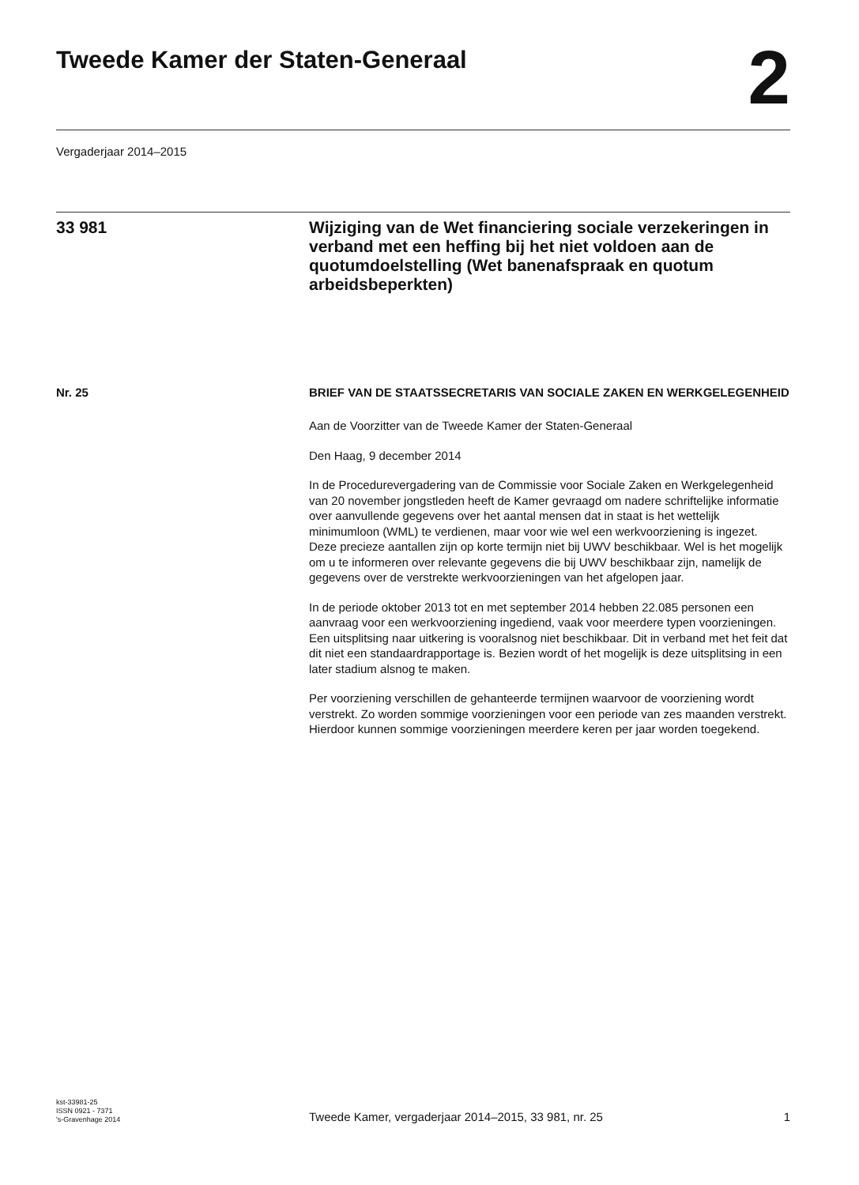Tweede Kamer der Staten-Generaal
2
Vergaderjaar 2014–2015
33 981 Wijziging van de Wet financiering sociale verzekeringen in verband met een heffing bij het niet voldoen aan de quotumdoelstelling (Wet banenafspraak en quotum arbeidsbeperkten)
Nr. 25
BRIEF VAN DE STAATSSECRETARIS VAN SOCIALE ZAKEN EN WERKGELEGENHEID
Aan de Voorzitter van de Tweede Kamer der Staten-Generaal
Den Haag, 9 december 2014
In de Procedurevergadering van de Commissie voor Sociale Zaken en Werkgelegenheid van 20 november jongstleden heeft de Kamer gevraagd om nadere schriftelijke informatie over aanvullende gegevens over het aantal mensen dat in staat is het wettelijk minimumloon (WML) te verdienen, maar voor wie wel een werkvoorziening is ingezet.
Deze precieze aantallen zijn op korte termijn niet bij UWV beschikbaar. Wel is het mogelijk om u te informeren over relevante gegevens die bij UWV beschikbaar zijn, namelijk de gegevens over de verstrekte werkvoor­zieningen van het afgelopen jaar.
In de periode oktober 2013 tot en met september 2014 hebben 22.085 personen een aanvraag voor een werkvoorziening ingediend, vaak voor meerdere typen voorzieningen. Een uitsplitsing naar uitkering is vooralsnog niet beschikbaar. Dit in verband met het feit dat dit niet een standaardrapportage is. Bezien wordt of het mogelijk is deze uitsplitsing in een later stadium alsnog te maken.
Per voorziening verschillen de gehanteerde termijnen waarvoor de voorziening wordt verstrekt. Zo worden sommige voorzieningen voor een periode van zes maanden verstrekt. Hierdoor kunnen sommige voorzie­ningen meerdere keren per jaar worden toegekend.
kst-33981-25
ISSN 0921 - 7371
's-Gravenhage 2014
Tweede Kamer, vergaderjaar 2014–2015, 33 981, nr. 25
1